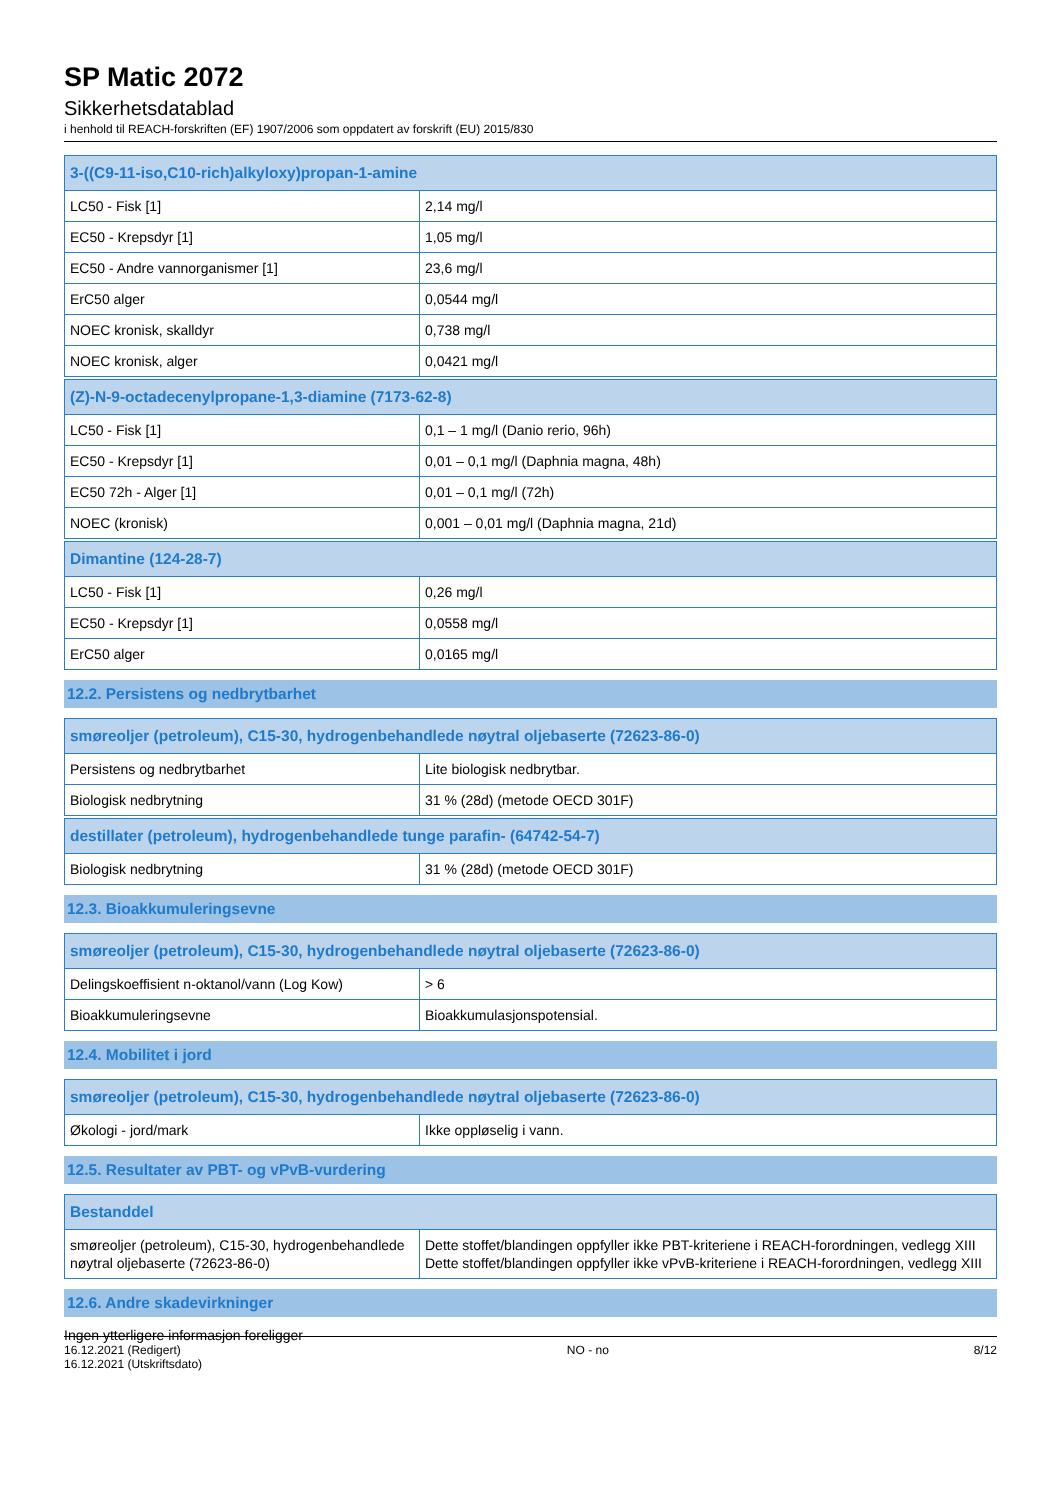SP Matic 2072
Sikkerhetsdatablad
i henhold til REACH-forskriften (EF) 1907/2006 som oppdatert av forskrift (EU) 2015/830
| 3-((C9-11-iso,C10-rich)alkyloxy)propan-1-amine | |
| --- | --- |
| LC50 - Fisk [1] | 2,14 mg/l |
| EC50 - Krepsdyr [1] | 1,05 mg/l |
| EC50 - Andre vannorganismer [1] | 23,6 mg/l |
| ErC50 alger | 0,0544 mg/l |
| NOEC kronisk, skalldyr | 0,738 mg/l |
| NOEC kronisk, alger | 0,0421 mg/l |
| (Z)-N-9-octadecenylpropane-1,3-diamine (7173-62-8) | |
| --- | --- |
| LC50 - Fisk [1] | 0,1 – 1 mg/l (Danio rerio, 96h) |
| EC50 - Krepsdyr [1] | 0,01 – 0,1 mg/l (Daphnia magna, 48h) |
| EC50 72h - Alger [1] | 0,01 – 0,1 mg/l (72h) |
| NOEC (kronisk) | 0,001 – 0,01 mg/l (Daphnia magna, 21d) |
| Dimantine (124-28-7) | |
| --- | --- |
| LC50 - Fisk [1] | 0,26 mg/l |
| EC50 - Krepsdyr [1] | 0,0558 mg/l |
| ErC50 alger | 0,0165 mg/l |
12.2. Persistens og nedbrytbarhet
| smøreoljer (petroleum), C15-30, hydrogenbehandlede nøytral oljebaserte (72623-86-0) | |
| --- | --- |
| Persistens og nedbrytbarhet | Lite biologisk nedbrytbar. |
| Biologisk nedbrytning | 31 % (28d) (metode OECD 301F) |
| destillater (petroleum), hydrogenbehandlede tunge parafin- (64742-54-7) | |
| --- | --- |
| Biologisk nedbrytning | 31 % (28d) (metode OECD 301F) |
12.3. Bioakkumuleringsevne
| smøreoljer (petroleum), C15-30, hydrogenbehandlede nøytral oljebaserte (72623-86-0) | |
| --- | --- |
| Delingskoeffisient n-oktanol/vann (Log Kow) | > 6 |
| Bioakkumuleringsevne | Bioakkumulasjonspotensial. |
12.4. Mobilitet i jord
| smøreoljer (petroleum), C15-30, hydrogenbehandlede nøytral oljebaserte (72623-86-0) | |
| --- | --- |
| Økologi - jord/mark | Ikke oppløselig i vann. |
12.5. Resultater av PBT- og vPvB-vurdering
| Bestanddel | |
| --- | --- |
| smøreoljer (petroleum), C15-30, hydrogenbehandlede nøytral oljebaserte (72623-86-0) | Dette stoffet/blandingen oppfyller ikke PBT-kriteriene i REACH-forordningen, vedlegg XIII Dette stoffet/blandingen oppfyller ikke vPvB-kriteriene i REACH-forordningen, vedlegg XIII |
12.6. Andre skadevirkninger
Ingen ytterligere informasjon foreligger
16.12.2021 (Redigert)
16.12.2021 (Utskriftsdato)
NO - no 8/12